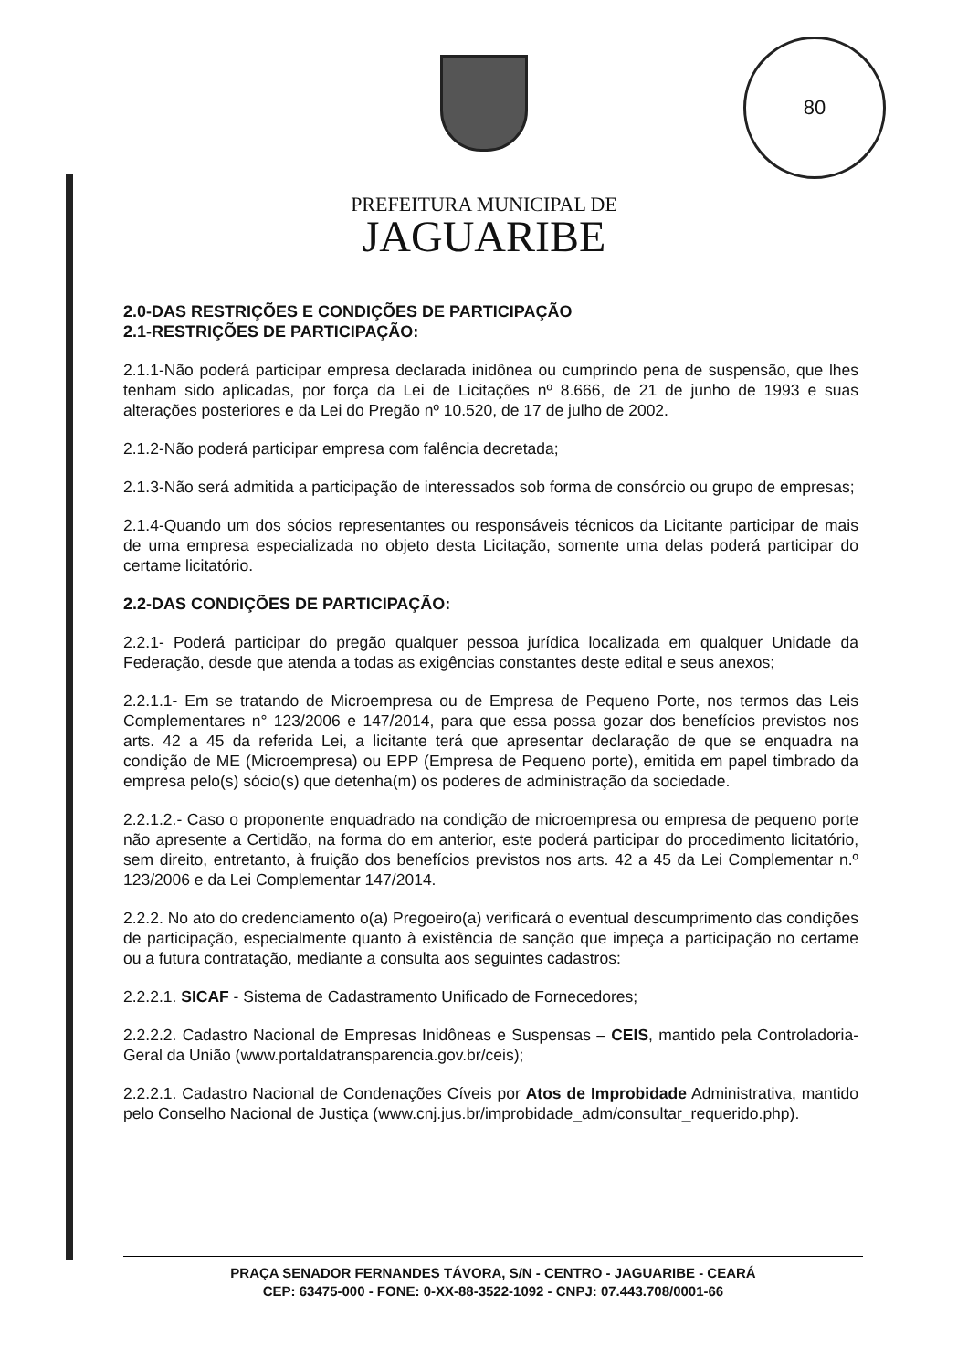80
PREFEITURA MUNICIPAL DE
JAGUARIBE
2.0-DAS RESTRIÇÕES E CONDIÇÕES DE PARTICIPAÇÃO
2.1-RESTRIÇÕES DE PARTICIPAÇÃO:
2.1.1-Não poderá participar empresa declarada inidônea ou cumprindo pena de suspensão, que lhes tenham sido aplicadas, por força da Lei de Licitações nº 8.666, de 21 de junho de 1993 e suas alterações posteriores e da Lei do Pregão nº 10.520, de 17 de julho de 2002.
2.1.2-Não poderá participar empresa com falência decretada;
2.1.3-Não será admitida a participação de interessados sob forma de consórcio ou grupo de empresas;
2.1.4-Quando um dos sócios representantes ou responsáveis técnicos da Licitante participar de mais de uma empresa especializada no objeto desta Licitação, somente uma delas poderá participar do certame licitatório.
2.2-DAS CONDIÇÕES DE PARTICIPAÇÃO:
2.2.1- Poderá participar do pregão qualquer pessoa jurídica localizada em qualquer Unidade da Federação, desde que atenda a todas as exigências constantes deste edital e seus anexos;
2.2.1.1- Em se tratando de Microempresa ou de Empresa de Pequeno Porte, nos termos das Leis Complementares n° 123/2006 e 147/2014, para que essa possa gozar dos benefícios previstos nos arts. 42 a 45 da referida Lei, a licitante terá que apresentar declaração de que se enquadra na condição de ME (Microempresa) ou EPP (Empresa de Pequeno porte), emitida em papel timbrado da empresa pelo(s) sócio(s) que detenha(m) os poderes de administração da sociedade.
2.2.1.2.- Caso o proponente enquadrado na condição de microempresa ou empresa de pequeno porte não apresente a Certidão, na forma do em anterior, este poderá participar do procedimento licitatório, sem direito, entretanto, à fruição dos benefícios previstos nos arts. 42 a 45 da Lei Complementar n.º 123/2006 e da Lei Complementar 147/2014.
2.2.2. No ato do credenciamento o(a) Pregoeiro(a) verificará o eventual descumprimento das condições de participação, especialmente quanto à existência de sanção que impeça a participação no certame ou a futura contratação, mediante a consulta aos seguintes cadastros:
2.2.2.1. SICAF - Sistema de Cadastramento Unificado de Fornecedores;
2.2.2.2. Cadastro Nacional de Empresas Inidôneas e Suspensas – CEIS, mantido pela Controladoria-Geral da União (www.portaldatransparencia.gov.br/ceis);
2.2.2.1. Cadastro Nacional de Condenações Cíveis por Atos de Improbidade Administrativa, mantido pelo Conselho Nacional de Justiça (www.cnj.jus.br/improbidade_adm/consultar_requerido.php).
PRAÇA SENADOR FERNANDES TÁVORA, S/N - CENTRO - JAGUARIBE - CEARÁ
CEP: 63475-000 - FONE: 0-XX-88-3522-1092 - CNPJ: 07.443.708/0001-66